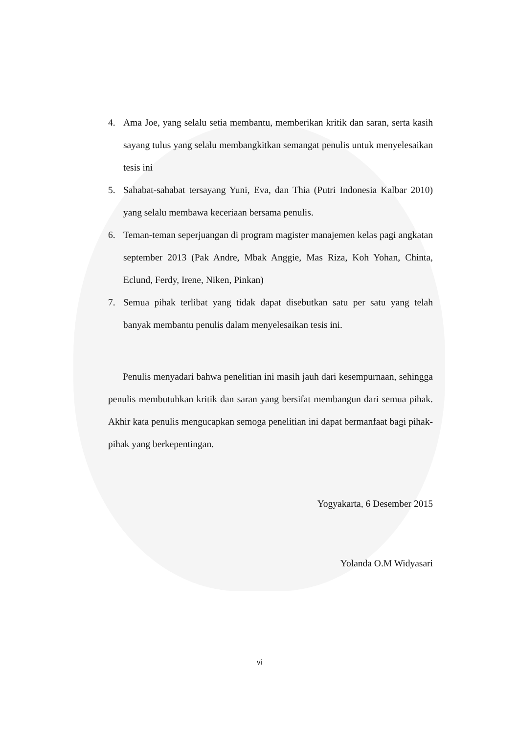4. Ama Joe, yang selalu setia membantu, memberikan kritik dan saran, serta kasih sayang tulus yang selalu membangkitkan semangat penulis untuk menyelesaikan tesis ini
5. Sahabat-sahabat tersayang Yuni, Eva, dan Thia (Putri Indonesia Kalbar 2010) yang selalu membawa keceriaan bersama penulis.
6. Teman-teman seperjuangan di program magister manajemen kelas pagi angkatan september 2013 (Pak Andre, Mbak Anggie, Mas Riza, Koh Yohan, Chinta, Eclund, Ferdy, Irene, Niken, Pinkan)
7. Semua pihak terlibat yang tidak dapat disebutkan satu per satu yang telah banyak membantu penulis dalam menyelesaikan tesis ini.
Penulis menyadari bahwa penelitian ini masih jauh dari kesempurnaan, sehingga penulis membutuhkan kritik dan saran yang bersifat membangun dari semua pihak. Akhir kata penulis mengucapkan semoga penelitian ini dapat bermanfaat bagi pihak-pihak yang berkepentingan.
Yogyakarta, 6 Desember 2015
Yolanda O.M Widyasari
vi